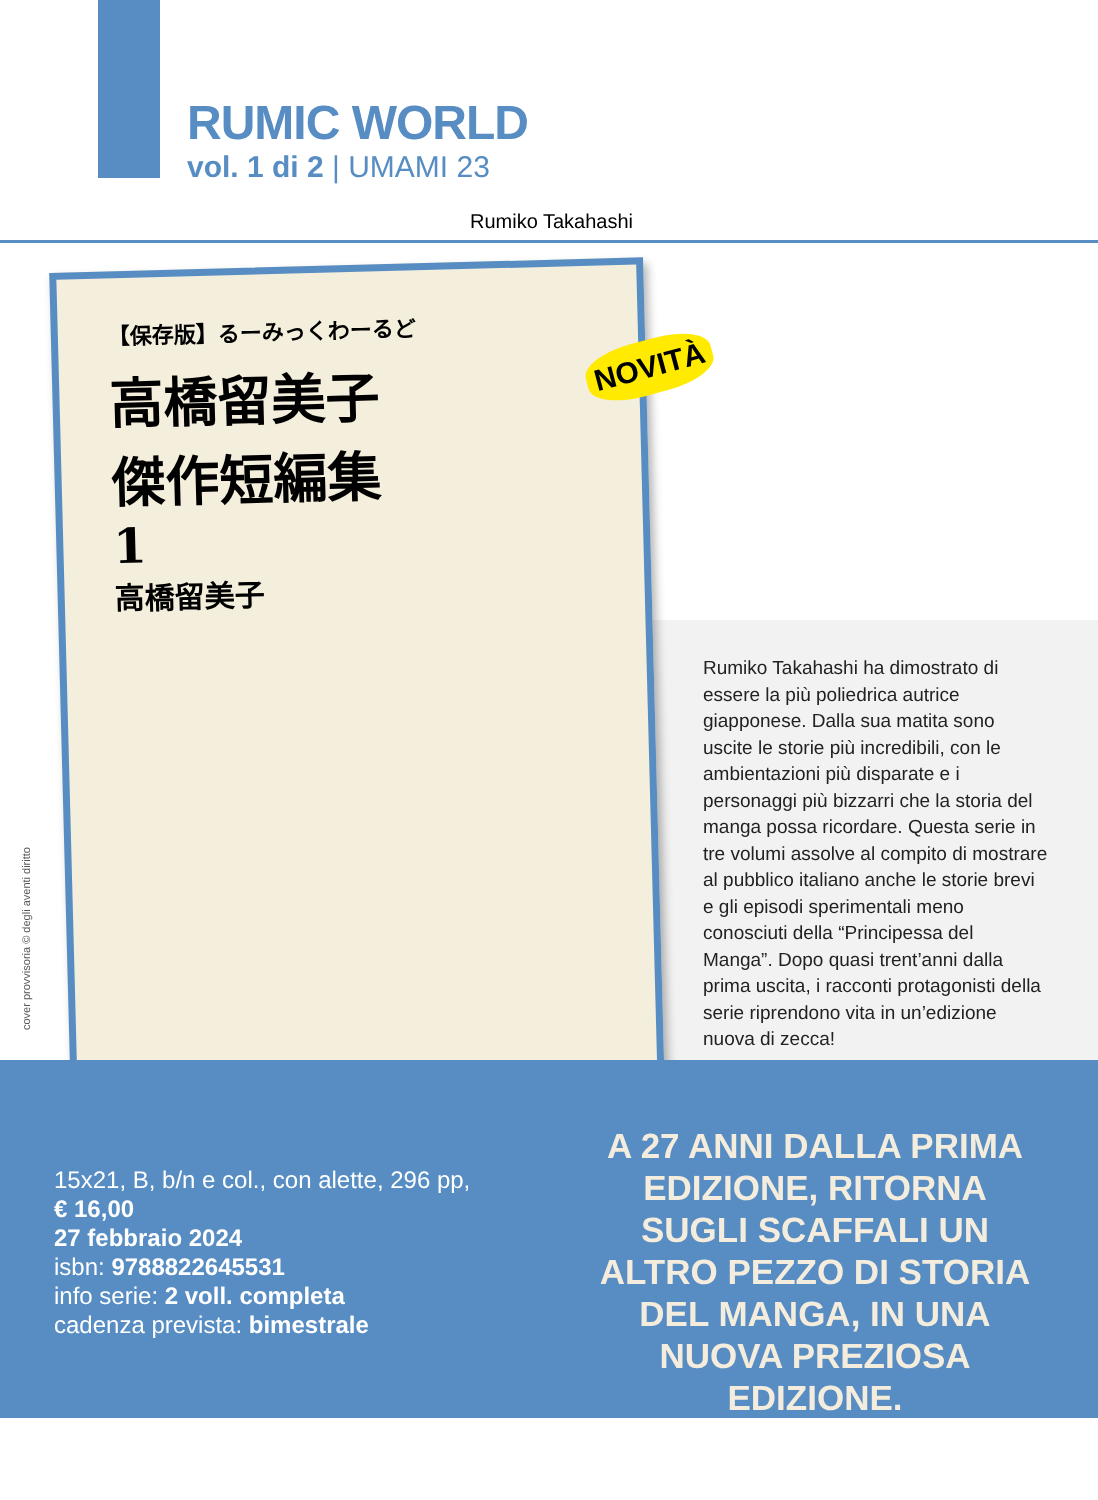RUMIC WORLD
vol. 1 di 2 | UMAMI 23
Rumiko Takahashi
【保存版】るーみっくわーるど
高橋留美子
傑作短編集
1
高橋留美子
NOVITÀ
cover provvisoria © degli aventi diritto
Rumiko Takahashi ha dimostrato di essere la più poliedrica autrice giapponese. Dalla sua matita sono uscite le storie più incredibili, con le ambientazioni più disparate e i personaggi più bizzarri che la storia del manga possa ricordare. Questa serie in tre volumi assolve al compito di mostrare al pubblico italiano anche le storie brevi e gli episodi sperimentali meno conosciuti della “Principessa del Manga”. Dopo quasi trent’anni dalla prima uscita, i racconti protagonisti della serie riprendono vita in un’edizione nuova di zecca!
15x21, B, b/n e col., con alette, 296 pp,
€ 16,00
27 febbraio 2024
isbn: 9788822645531
info serie: 2 voll. completa
cadenza prevista: bimestrale
A 27 ANNI DALLA PRIMA EDIZIONE, RITORNA SUGLI SCAFFALI UN ALTRO PEZZO DI STORIA DEL MANGA, IN UNA NUOVA PREZIOSA EDIZIONE.